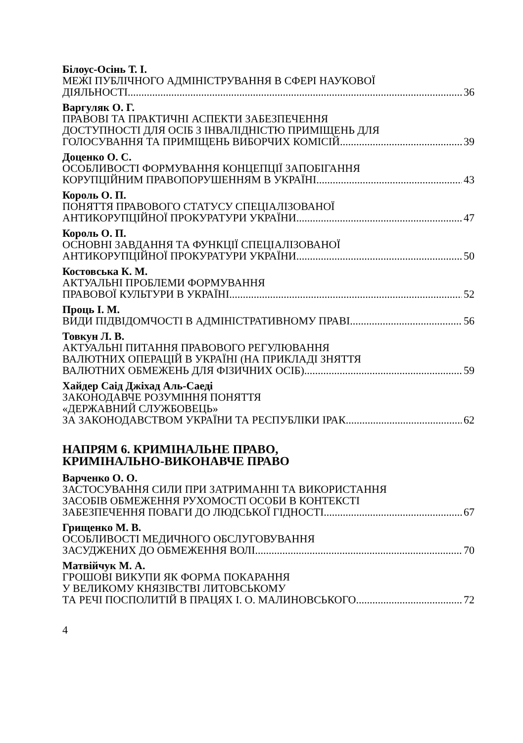Білоус-Осінь Т. І.
МЕЖІ ПУБЛІЧНОГО АДМІНІСТРУВАННЯ В СФЕРІ НАУКОВОЇ
ДІЯЛЬНОСТІ 36
Варгуляк О. Г.
ПРАВОВІ ТА ПРАКТИЧНІ АСПЕКТИ ЗАБЕЗПЕЧЕННЯ
ДОСТУПНОСТІ ДЛЯ ОСІБ З ІНВАЛІДНІСТЮ ПРИМІЩЕНЬ ДЛЯ
ГОЛОСУВАННЯ ТА ПРИМІЩЕНЬ ВИБОРЧИХ КОМІСІЙ 39
Доценко О. С.
ОСОБЛИВОСТІ ФОРМУВАННЯ КОНЦЕПЦІЇ ЗАПОБІГАННЯ
КОРУПЦІЙНИМ ПРАВОПОРУШЕННЯМ В УКРАЇНІ 43
Король О. П.
ПОНЯТТЯ ПРАВОВОГО СТАТУСУ СПЕЦІАЛІЗОВАНОЇ
АНТИКОРУПЦІЙНОЇ ПРОКУРАТУРИ УКРАЇНИ 47
Король О. П.
ОСНОВНІ ЗАВДАННЯ ТА ФУНКЦІЇ СПЕЦІАЛІЗОВАНОЇ
АНТИКОРУПЦІЙНОЇ ПРОКУРАТУРИ УКРАЇНИ 50
Костовська К. М.
АКТУАЛЬНІ ПРОБЛЕМИ ФОРМУВАННЯ
ПРАВОВОЇ КУЛЬТУРИ В УКРАЇНІ 52
Проць І. М.
ВИДИ ПІДВІДОМЧОСТІ В АДМІНІСТРАТИВНОМУ ПРАВІ 56
Товкун Л. В.
АКТУАЛЬНІ ПИТАННЯ ПРАВОВОГО РЕГУЛЮВАННЯ
ВАЛЮТНИХ ОПЕРАЦІЙ В УКРАЇНІ (НА ПРИКЛАДІ ЗНЯТТЯ
ВАЛЮТНИХ ОБМЕЖЕНЬ ДЛЯ ФІЗИЧНИХ ОСІБ) 59
Хайдер Саід Джіхад Аль-Саеді
ЗАКОНОДАВЧЕ РОЗУМІННЯ ПОНЯТТЯ
«ДЕРЖАВНИЙ СЛУЖБОВЕЦЬ»
ЗА ЗАКОНОДАВСТВОМ УКРАЇНИ ТА РЕСПУБЛІКИ ІРАК 62
НАПРЯМ 6. КРИМІНАЛЬНЕ ПРАВО,
КРИМІНАЛЬНО-ВИКОНАВЧЕ ПРАВО
Варченко О. О.
ЗАСТОСУВАННЯ СИЛИ ПРИ ЗАТРИМАННІ ТА ВИКОРИСТАННЯ
ЗАСОБІВ ОБМЕЖЕННЯ РУХОМОСТІ ОСОБИ В КОНТЕКСТІ
ЗАБЕЗПЕЧЕННЯ ПОВАГИ ДО ЛЮДСЬКОЇ ГІДНОСТІ 67
Грищенко М. В.
ОСОБЛИВОСТІ МЕДИЧНОГО ОБСЛУГОВУВАННЯ
ЗАСУДЖЕНИХ ДО ОБМЕЖЕННЯ ВОЛІ 70
Матвійчук М. А.
ГРОШОВІ ВИКУПИ ЯК ФОРМА ПОКАРАННЯ
У ВЕЛИКОМУ КНЯЗІВСТВІ ЛИТОВСЬКОМУ
ТА РЕЧІ ПОСПОЛИТІЙ В ПРАЦЯХ І. О. МАЛИНОВСЬКОГО 72
4